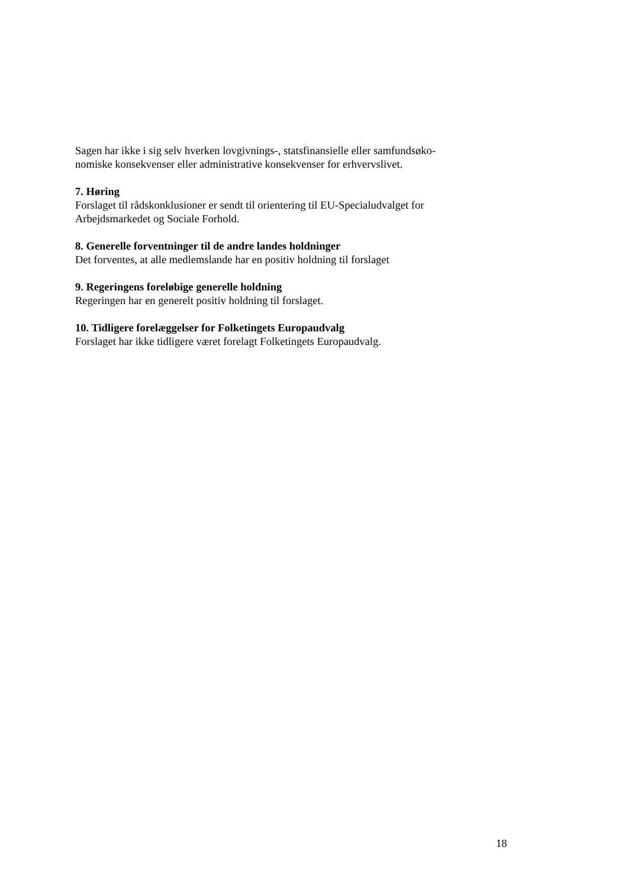Sagen har ikke i sig selv hverken lovgivnings-, statsfinansielle eller samfundsøko-
nomiske konsekvenser eller administrative konsekvenser for erhvervslivet.
7. Høring
Forslaget til rådskonklusioner er sendt til orientering til EU-Specialudvalget for
Arbejdsmarkedet og Sociale Forhold.
8. Generelle forventninger til de andre landes holdninger
Det forventes, at alle medlemslande har en positiv holdning til forslaget
9. Regeringens foreløbige generelle holdning
Regeringen har en generelt positiv holdning til forslaget.
10. Tidligere forelæggelser for Folketingets Europaudvalg
Forslaget har ikke tidligere været forelagt Folketingets Europaudvalg.
18